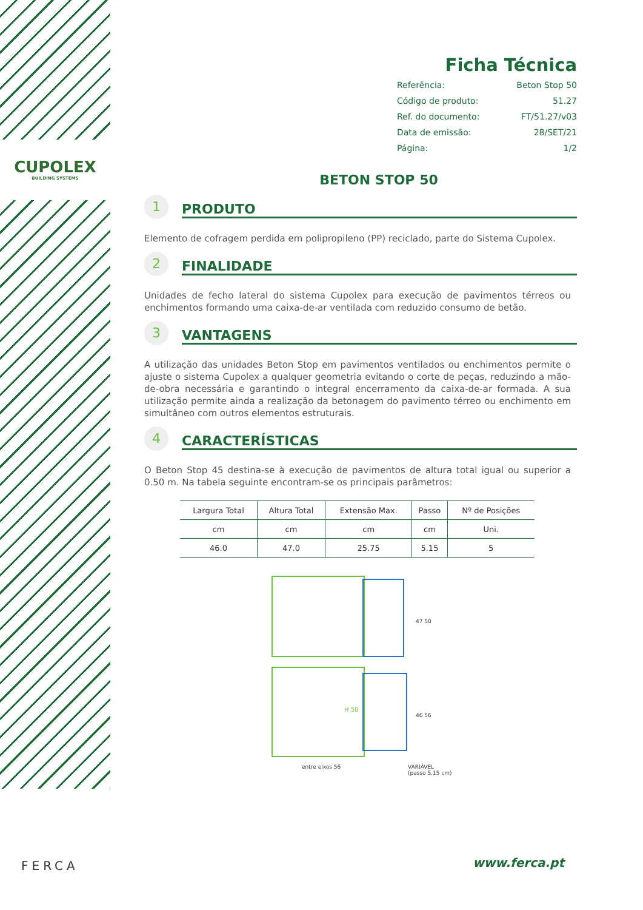CUPOLEX
BUILDING SYSTEMS
Ficha Técnica
Referência: Beton Stop 50
Código de produto: 51.27
Ref. do documento: FT/51.27/v03
Data de emissão: 28/SET/21
Página: 1/2
BETON STOP 50
1
PRODUTO
Elemento de cofragem perdida em polipropileno (PP) reciclado, parte do Sistema Cupolex.
2
FINALIDADE
Unidades de fecho lateral do sistema Cupolex para execução de pavimentos térreos ou enchimentos formando uma caixa-de-ar ventilada com reduzido consumo de betão.
3
VANTAGENS
A utilização das unidades Beton Stop em pavimentos ventilados ou enchimentos permite o ajuste o sistema Cupolex a qualquer geometria evitando o corte de peças, reduzindo a mão-de-obra necessária e garantindo o integral encerramento da caixa-de-ar formada. A sua utilização permite ainda a realização da betonagem do pavimento térreo ou enchimento em simultâneo com outros elementos estruturais.
4
CARACTERÍSTICAS
O Beton Stop 45 destina-se à execução de pavimentos de altura total igual ou superior a 0.50 m. Na tabela seguinte encontram-se os principais parâmetros:
| Largura Total | Altura Total | Extensão Max. | Passo | Nº de Posições |
| --- | --- | --- | --- | --- |
| cm | cm | cm | cm | Uni. |
| 46.0 | 47.0 | 25.75 | 5.15 | 5 |
47 50
H 50
46 56
entre eixos 56
VARIÁVEL
(passo 5,15 cm)
FERCA www.ferca.pt